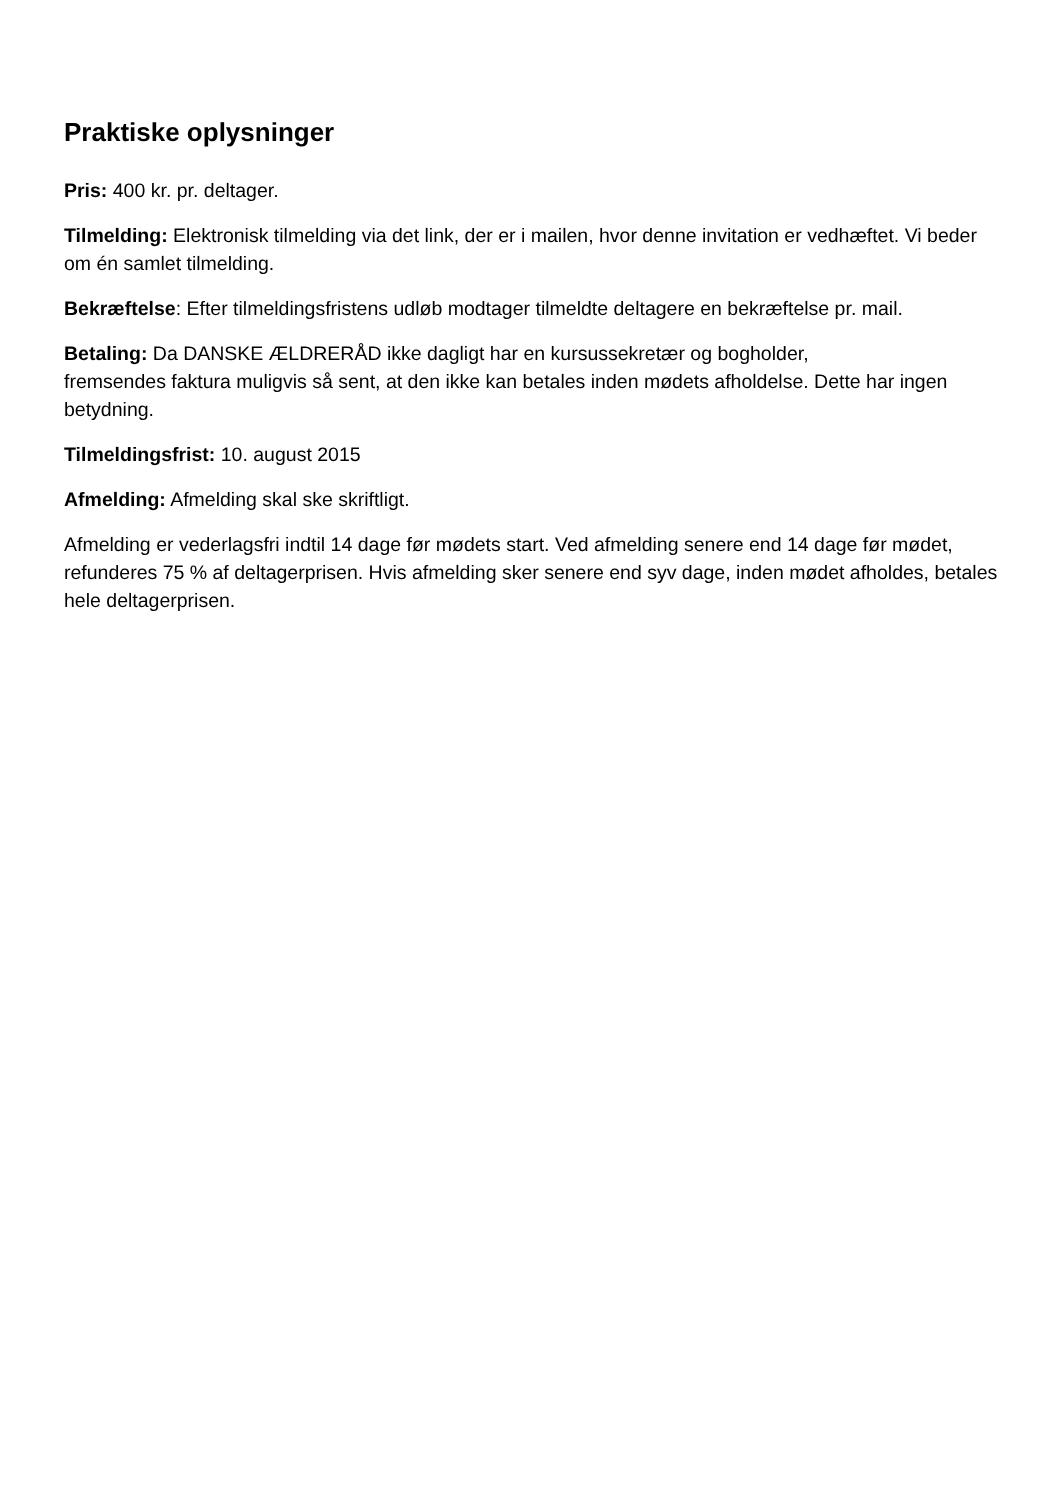Praktiske oplysninger
Pris: 400 kr. pr. deltager.
Tilmelding: Elektronisk tilmelding via det link, der er i mailen, hvor denne invitation er vedhæftet. Vi beder om én samlet tilmelding.
Bekræftelse: Efter tilmeldingsfristens udløb modtager tilmeldte deltagere en bekræftelse pr. mail.
Betaling: Da DANSKE ÆLDRERÅD ikke dagligt har en kursussekretær og bogholder,
fremsendes faktura muligvis så sent, at den ikke kan betales inden mødets afholdelse. Dette har ingen betydning.
Tilmeldingsfrist: 10. august 2015
Afmelding: Afmelding skal ske skriftligt.
Afmelding er vederlagsfri indtil 14 dage før mødets start. Ved afmelding senere end 14 dage før mødet, refunderes 75 % af deltagerprisen. Hvis afmelding sker senere end syv dage, inden mødet afholdes, betales hele deltagerprisen.